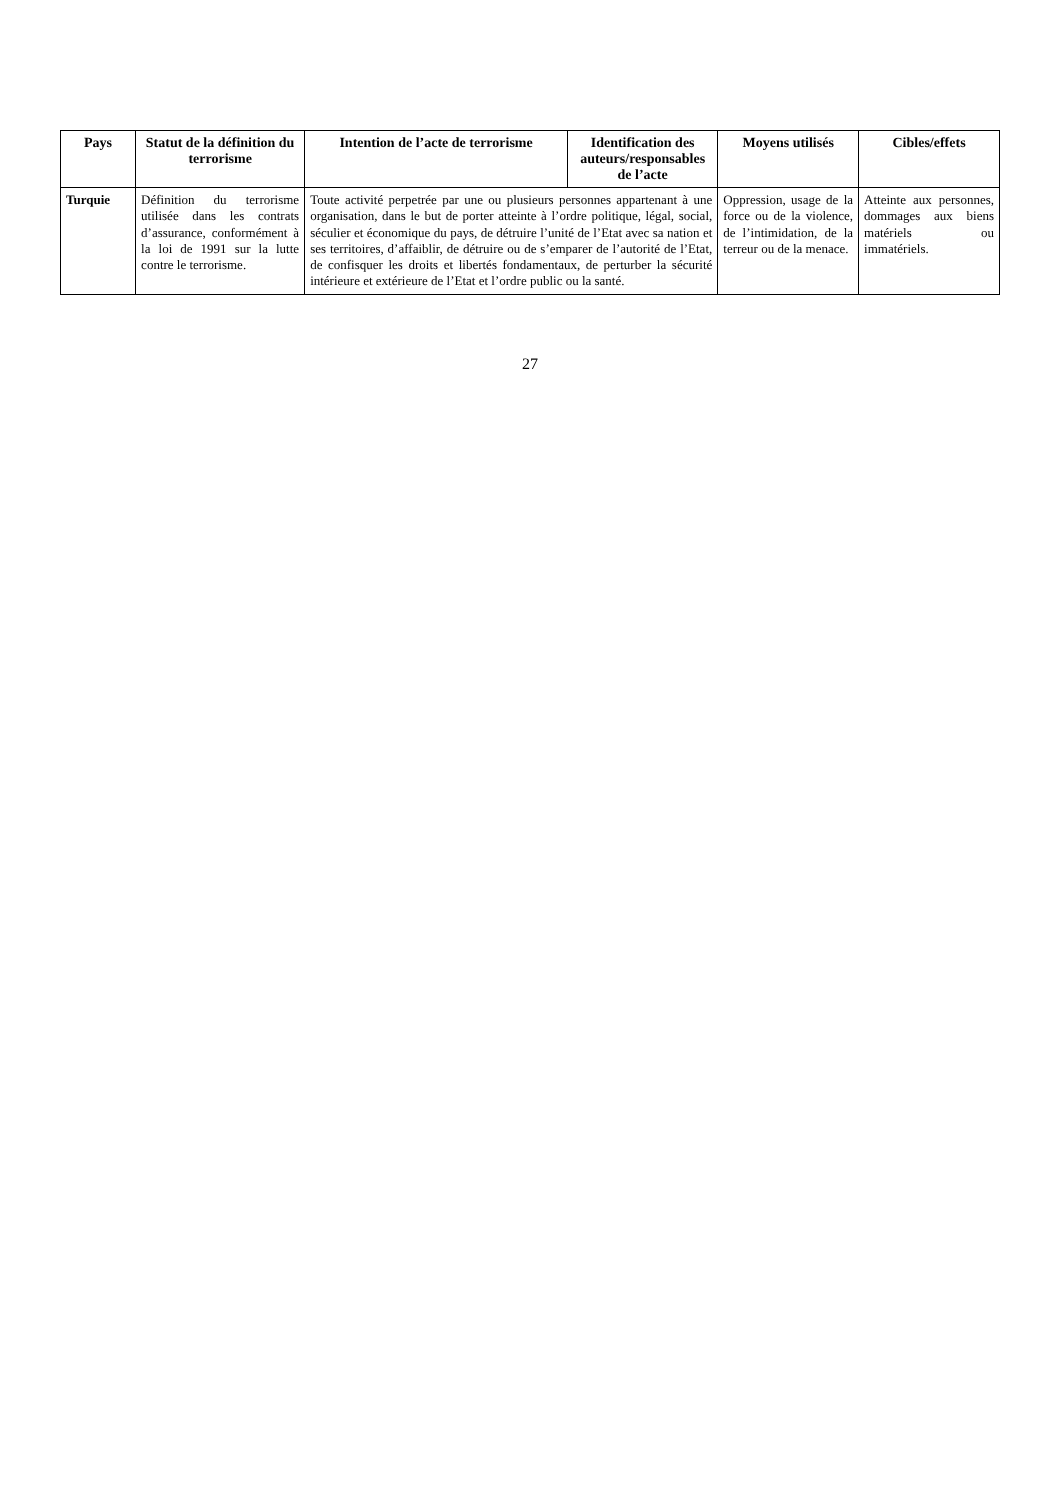| Pays | Statut de la définition du terrorisme | Intention de l’acte de terrorisme | Identification des auteurs/responsables de l’acte | Moyens utilisés | Cibles/effets |
| --- | --- | --- | --- | --- | --- |
| Turquie | Définition du terrorisme utilisée dans les contrats d’assurance, conformément à la loi de 1991 sur la lutte contre le terrorisme. | Toute activité perpetrée par une ou plusieurs personnes appartenant à une organisation, dans le but de porter atteinte à l’ordre politique, légal, social, séculier et économique du pays, de détruire l’unité de l’Etat avec sa nation et ses territoires, d’affaiblir, de détruire ou de s’emparer de l’autorité de l’Etat, de confisquer les droits et libertés fondamentaux, de perturber la sécurité intérieure et extérieure de l’Etat et l’ordre public ou la santé. | | Oppression, usage de la force ou de la violence, de l’intimidation, de la terreur ou de la menace. | Atteinte aux personnes, dommages aux biens matériels ou immatériels. |
27